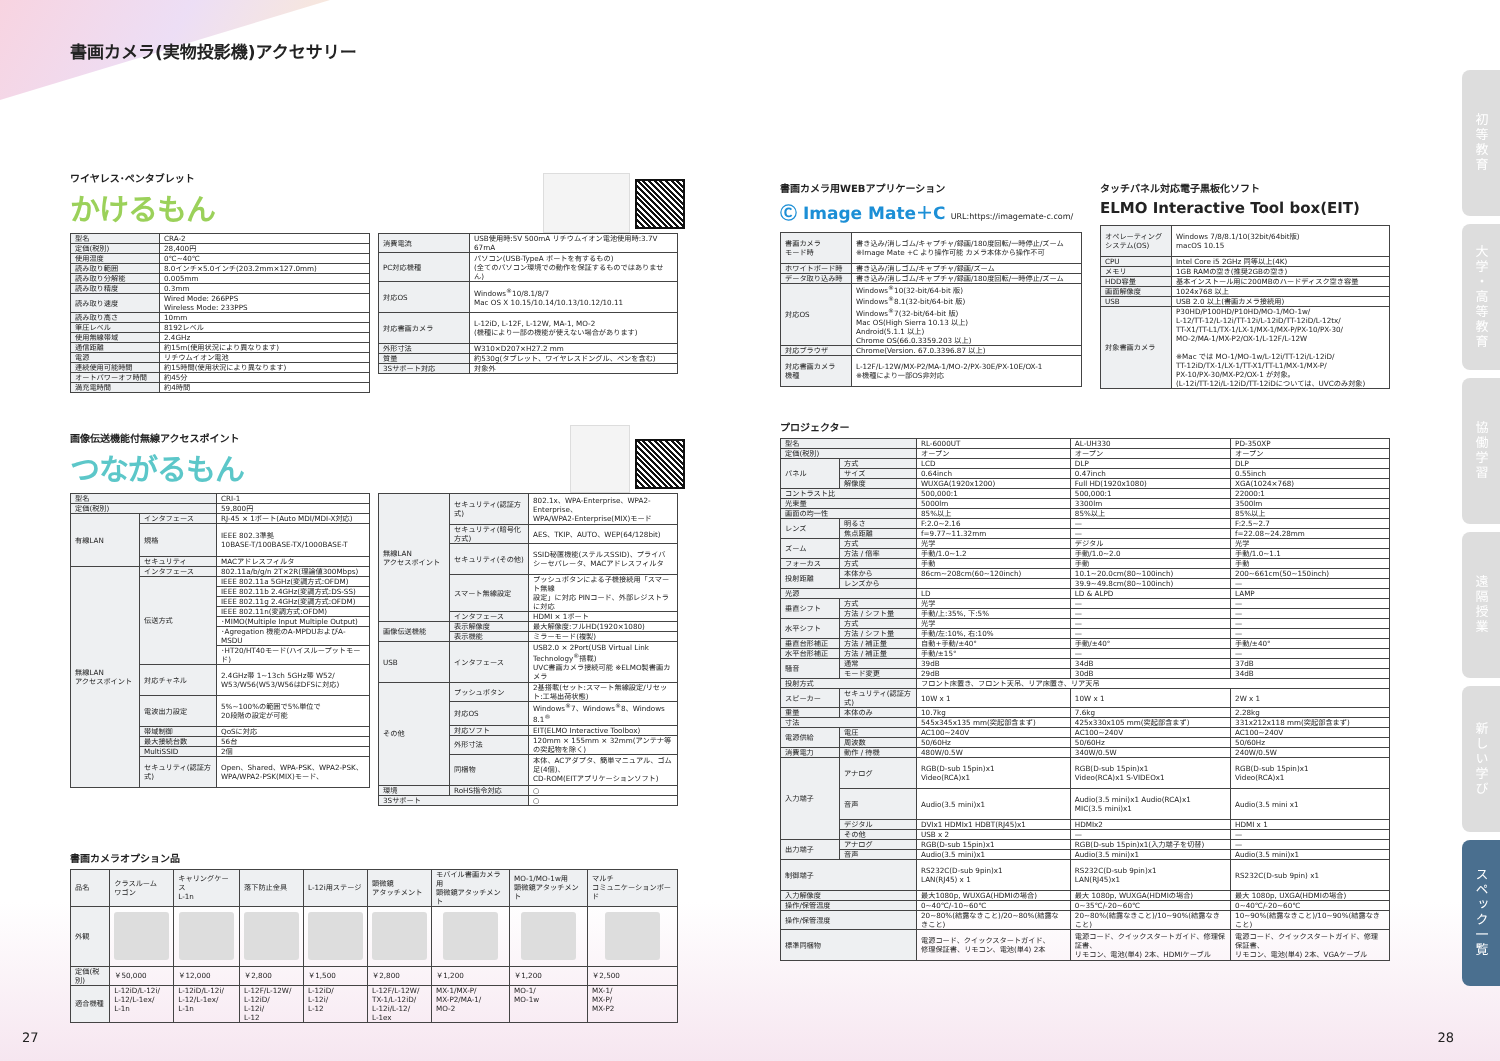書画カメラ(実物投影機)アクセサリー
ワイヤレス･ペンタブレット
かけるもん
| 型名 | CRA-2 |
| 定価(税別) | 28,400円 |
| 使用温度 | 0℃~40℃ |
| 読み取り範囲 | 8.0インチ×5.0インチ(203.2mm×127.0mm) |
| 読み取り分解能 | 0.005mm |
| 読み取り精度 | 0.3mm |
| 読み取り速度 | Wired Mode: 266PPS Wireless Mode: 233PPS |
| 読み取り高さ | 10mm |
| 筆圧レベル | 8192レベル |
| 使用無線帯域 | 2.4GHz |
| 通信距離 | 約15m(使用状況により異なります) |
| 電源 | リチウムイオン電池 |
| 連続使用可能時間 | 約15時間(使用状況により異なります) |
| オートパワーオフ時間 | 約45分 |
| 満充電時間 | 約4時間 |
| 消費電流 | USB使用時:5V 500mA リチウムイオン電池使用時:3.7V 67mA |
| PC対応機種 | パソコン(USB-TypeA ポートを有するもの) (全てのパソコン環境での動作を保証するものではありません) |
| 対応OS | Windows<sup>®</sup>10/8.1/8/7 Mac OS X 10.15/10.14/10.13/10.12/10.11 |
| 対応書画カメラ | L-12iD, L-12F, L-12W, MA-1, MO-2 (機種により一部の機能が使えない場合があります) |
| 外形寸法 | W310×D207×H27.2 mm |
| 質量 | 約530g(タブレット、ワイヤレスドングル、ペンを含む) |
| 3Sサポート対応 | 対象外 |
画像伝送機能付無線アクセスポイント
つながるもん
| 型名 | | CRI-1 |
| 定価(税別) | | 59,800円 |
| 有線LAN | インタフェース | RJ-45 × 1ポート(Auto MDI/MDI-X対応) |
| | 規格 | IEEE 802.3準拠 10BASE-T/100BASE-TX/1000BASE-T |
| | セキュリティ | MACアドレスフィルタ |
| 無線LAN アクセスポイント | インタフェース | 802.11a/b/g/n 2T×2R(理論値300Mbps) |
| | 伝送方式 | IEEE 802.11a 5GHz(変調方式:OFDM) |
| | | IEEE 802.11b 2.4GHz(変調方式:DS-SS) |
| | | IEEE 802.11g 2.4GHz(変調方式:OFDM) |
| | | IEEE 802.11n(変調方式:OFDM) |
| | | ･MIMO(Multiple Input Multiple Output) |
| | | ･Agregation 機能のA-MPDUおよびA-MSDU |
| | | ･HT20/HT40モード(ハイスループットモード) |
| | 対応チャネル | 2.4GHz帯 1~13ch 5GHz帯 W52/ W53/W56(W53/W56はDFSに対応) |
| | 電波出力設定 | 5%~100%の範囲で5%単位で 20段階の設定が可能 |
| | 帯域制御 | QoSに対応 |
| | 最大接続台数 | 56台 |
| | MultiSSID | 2個 |
| | セキュリティ(認証方式) | Open、Shared、WPA-PSK、WPA2-PSK、 WPA/WPA2-PSK(MIX)モード、 |
| 無線LAN アクセスポイント | セキュリティ(認証方式) | 802.1x、WPA-Enterprise、WPA2-Enterprise、 WPA/WPA2-Enterprise(MIX)モード |
| | セキュリティ(暗号化方式) | AES、TKIP、AUTO、WEP(64/128bit) |
| | セキュリティ(その他) | SSID秘匿機能(ステルスSSID)、プライバ シーセパレータ、MACアドレスフィルタ |
| | スマート無線設定 | プッシュボタンによる子機接続用「スマート無線 設定」に対応 PINコード、外部レジストラに対応 |
| | インタフェース | HDMI × 1ポート |
| 画像伝送機能 | 表示解像度 | 最大解像度:フルHD(1920×1080) |
| | 表示機能 | ミラーモード(複製) |
| USB | インタフェース | USB2.0 × 2Port(USB Virtual Link Technology<sup>®</sup>搭載) UVC書画カメラ接続可能 ※ELMO製書画カメラ |
| その他 | プッシュボタン | 2基搭載(セット:スマート無線設定/リセット:工場出荷状態) |
| | 対応OS | Windows<sup>®</sup>7、Windows<sup>®</sup>8、Windows 8.1<sup>®</sup> |
| | 対応ソフト | EIT(ELMO Interactive Toolbox) |
| | 外形寸法 | 120mm × 155mm × 32mm(アンテナ等の突起物を除く) |
| | 同梱物 | 本体、ACアダプタ、簡単マニュアル、ゴム足(4個)、 CD-ROM(EITアプリケーションソフト) |
| 環境 | RoHS指令対応 | ○ |
| 3Sサポート | | ○ |
書画カメラオプション品
| 品名 | クラスルーム ワゴン | キャリングケース L-1n | 落下防止金具 | L-12i用ステージ | 顕微鏡 アタッチメント | モバイル書画カメラ用 顕微鏡アタッチメント | MO-1/MO-1w用 顕微鏡アタッチメント | マルチ コミュニケーションボード |
| 外観 | | | | | | | | |
| 定価(税別) | ￥50,000 | ￥12,000 | ￥2,800 | ￥1,500 | ￥2,800 | ￥1,200 | ￥1,200 | ￥2,500 |
| 適合機種 | L-12iD/L-12i/ L-12/L-1ex/ L-1n | L-12iD/L-12i/ L-12/L-1ex/ L-1n | L-12F/L-12W/ L-12iD/ L-12i/ L-12 | L-12iD/ L-12i/ L-12 | L-12F/L-12W/ TX-1/L-12iD/ L-12i/L-12/ L-1ex | MX-1/MX-P/ MX-P2/MA-1/ MO-2 | MO-1/ MO-1w | MX-1/ MX-P/ MX-P2 |
27
書画カメラ用WEBアプリケーション
Ⓒ Image Mate＋C URL:https://imagemate-c.com/
| 書画カメラ モード時 | 書き込み/消しゴム/キャプチャ/録画/180度回転/一時停止/ズーム ※Image Mate +C より操作可能 カメラ本体から操作不可 |
| ホワイトボード時 | 書き込み/消しゴム/キャプチャ/録画/ズーム |
| データ取り込み時 | 書き込み/消しゴム/キャプチャ/録画/180度回転/一時停止/ズーム |
| 対応OS | Windows<sup>®</sup>10(32-bit/64-bit 版) Windows<sup>®</sup>8.1(32-bit/64-bit 版) Windows<sup>®</sup>7(32-bit/64-bit 版) Mac OS(High Sierra 10.13 以上) Android(5.1.1 以上) Chrome OS(66.0.3359.203 以上) |
| 対応ブラウザ | Chrome(Version. 67.0.3396.87 以上) |
| 対応書画カメラ 機種 | L-12F/L-12W/MX-P2/MA-1/MO-2/PX-30E/PX-10E/OX-1 ※機種により一部OS非対応 |
タッチパネル対応電子黒板化ソフト
ELMO Interactive Tool box(EIT)
| オペレーティング システム(OS) | Windows 7/8/8.1/10(32bit/64bit版) macOS 10.15 |
| CPU | Intel Core i5 2GHz 同等以上(4K) |
| メモリ | 1GB RAMの空き(推奨2GBの空き) |
| HDD容量 | 基本インストール用に200MBのハードディスク空き容量 |
| 画面解像度 | 1024x768 以上 |
| USB | USB 2.0 以上(書画カメラ接続用) |
| 対象書画カメラ | P30HD/P100HD/P10HD/MO-1/MO-1w/ L-12/TT-12/L-12i/TT-12i/L-12iD/TT-12iD/L-12tx/ TT-X1/TT-L1/TX-1/LX-1/MX-1/MX-P/PX-10/PX-30/ MO-2/MA-1/MX-P2/OX-1/L-12F/L-12W ※Mac では MO-1/MO-1w/L-12i/TT-12i/L-12iD/ TT-12iD/TX-1/LX-1/TT-X1/TT-L1/MX-1/MX-P/ PX-10/PX-30/MX-P2/OX-1 が対象。 (L-12i/TT-12i/L-12iD/TT-12iDについては、UVCのみ対象) |
プロジェクター
| 型名 | | RL-6000UT | AL-UH330 | PD-350XP |
| 定価(税別) | | オープン | オープン | オープン |
| パネル | 方式 | LCD | DLP | DLP |
| | サイズ | 0.64inch | 0.47inch | 0.55inch |
| | 解像度 | WUXGA(1920x1200) | Full HD(1920x1080) | XGA(1024×768) |
| コントラスト比 | | 500,000:1 | 500,000:1 | 22000:1 |
| 光束量 | | 5000lm | 3300lm | 3500lm |
| 画面の均一性 | | 85%以上 | 85%以上 | 85%以上 |
| レンズ | 明るさ | F:2.0~2.16 | — | F:2.5~2.7 |
| | 焦点距離 | f=9.77~11.32mm | — | f=22.08~24.28mm |
| ズーム | 方式 | 光学 | デジタル | 光学 |
| | 方法 / 倍率 | 手動/1.0~1.2 | 手動/1.0~2.0 | 手動/1.0~1.1 |
| フォーカス | 方式 | 手動 | 手動 | 手動 |
| 投射距離 | 本体から | 86cm~208cm(60~120inch) | 10.1~20.0cm(80~100inch) | 200~661cm(50~150inch) |
| | レンズから | | 39.9~49.8cm(80~100inch) | — |
| 光源 | | LD | LD & ALPD | LAMP |
| 垂直シフト | 方式 | 光学 | — | — |
| | 方法 / シフト量 | 手動/上:35%, 下:5% | — | — |
| 水平シフト | 方式 | 光学 | — | — |
| | 方法 / シフト量 | 手動/左:10%, 右:10% | — | — |
| 垂直台形補正 | 方法 / 補正量 | 自動+手動/±40° | 手動/±40° | 手動/±40° |
| 水平台形補正 | 方法 / 補正量 | 手動/±15° | — | — |
| 騒音 | 通常 | 39dB | 34dB | 37dB |
| | モード変更 | 29dB | 30dB | 34dB |
| 投射方式 | | フロント床置き、フロント天吊、リア床置き、リア天吊 | | |
| スピーカー | セキュリティ(認証方式) | 10W x 1 | 10W x 1 | 2W x 1 |
| 重量 | 本体のみ | 10.7kg | 7.6kg | 2.28kg |
| 寸法 | | 545x345x135 mm(突起部含まず) | 425x330x105 mm(突起部含まず) | 331x212x118 mm(突起部含まず) |
| 電源供給 | 電圧 | AC100~240V | AC100~240V | AC100~240V |
| | 周波数 | 50/60Hz | 50/60Hz | 50/60Hz |
| 消費電力 | 動作 / 待機 | 480W/0.5W | 340W/0.5W | 240W/0.5W |
| 入力端子 | アナログ | RGB(D-sub 15pin)x1 Video(RCA)x1 | RGB(D-sub 15pin)x1 Video(RCA)x1 S-VIDEOx1 | RGB(D-sub 15pin)x1 Video(RCA)x1 |
| | 音声 | Audio(3.5 mini)x1 | Audio(3.5 mini)x1 Audio(RCA)x1 MIC(3.5 mini)x1 | Audio(3.5 mini x1 |
| | デジタル | DVIx1 HDMIx1 HDBT(RJ45)x1 | HDMIx2 | HDMI x 1 |
| | その他 | USB x 2 | — | — |
| 出力端子 | アナログ | RGB(D-sub 15pin)x1 | RGB(D-sub 15pin)x1(入力端子を切替) | — |
| | 音声 | Audio(3.5 mini)x1 | Audio(3.5 mini)x1 | Audio(3.5 mini)x1 |
| 制御端子 | | RS232C(D-sub 9pin)x1 LAN(RJ45) x 1 | RS232C(D-sub 9pin)x1 LAN(RJ45)x1 | RS232C(D-sub 9pin) x1 |
| 入力解像度 | | 最大1080p, WUXGA(HDMIの場合) | 最大 1080p, WUXGA(HDMIの場合) | 最大 1080p, UXGA(HDMIの場合) |
| 操作/保管温度 | | 0~40℃/-10~60℃ | 0~35℃/-20~60℃ | 0~40℃/-20~60℃ |
| 操作/保管湿度 | | 20~80%(結露なきこと)/20~80%(結露なきこと) | 20~80%(結露なきこと)/10~90%(結露なきこと) | 10~90%(結露なきこと)/10~90%(結露なきこと) |
| 標準同梱物 | | 電源コード、クイックスタートガイド、 修理保証書、リモコン、電池(単4) 2本 | 電源コード、クイックスタートガイド、修理保証書、 リモコン、電池(単4) 2本、HDMIケーブル | 電源コード、クイックスタートガイド、修理保証書、 リモコン、電池(単4) 2本、VGAケーブル |
28
初等教育
大学・高等教育
協働学習
遠隔授業
新しい学び
スペック一覧